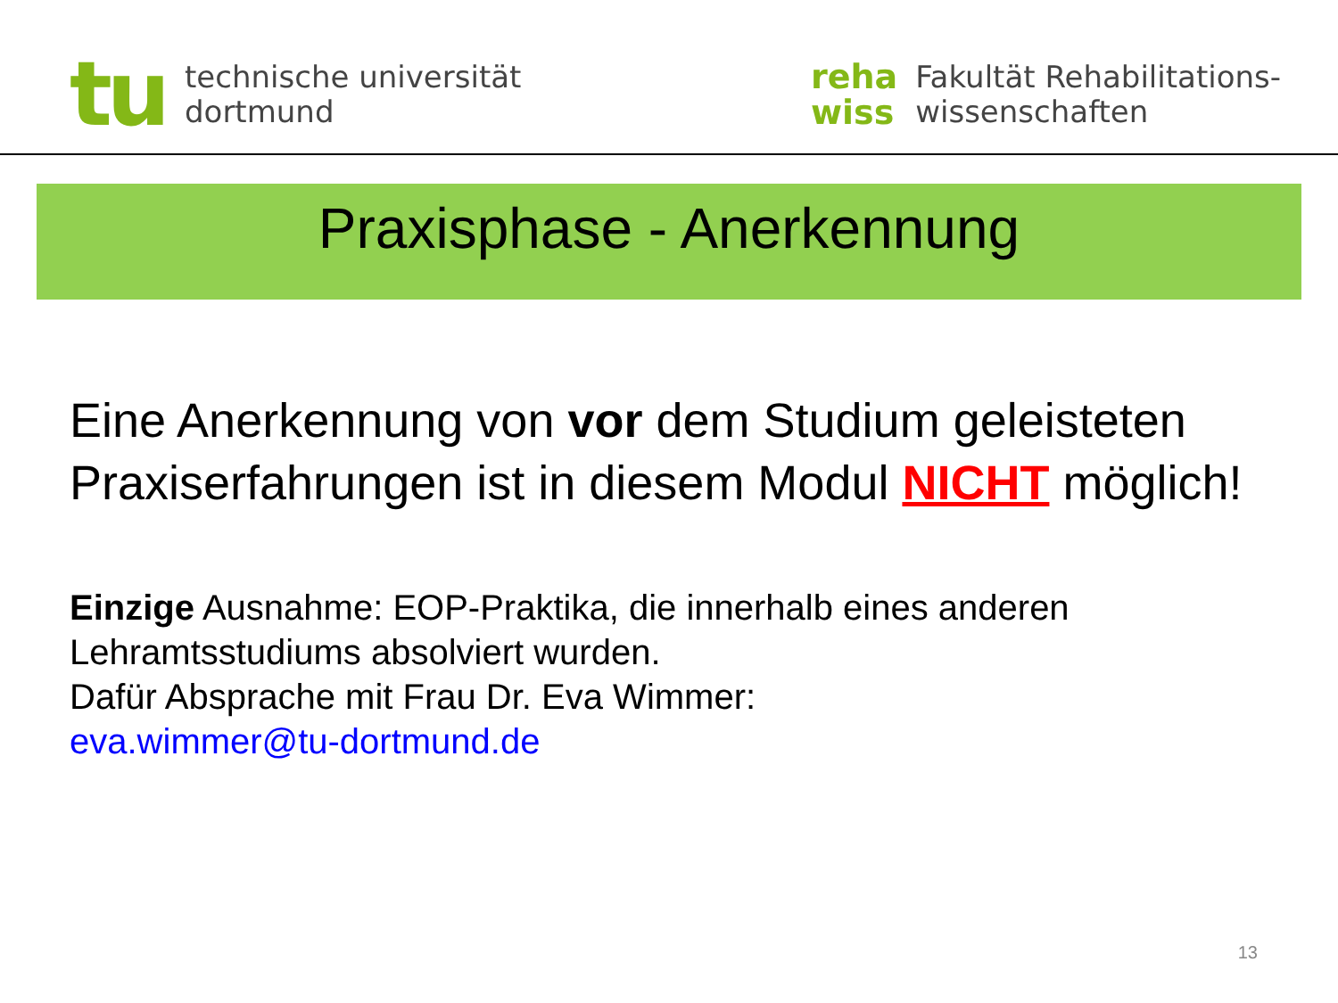tu
technische universität
dortmund
reha
wiss
Fakultät Rehabilitations-
wissenschaften
Praxisphase - Anerkennung
Eine Anerkennung von vor dem Studium geleisteten Praxiserfahrungen ist in diesem Modul NICHT möglich!
Einzige Ausnahme: EOP-Praktika, die innerhalb eines anderen Lehramtsstudiums absolviert wurden.
Dafür Absprache mit Frau Dr. Eva Wimmer:
eva.wimmer@tu-dortmund.de
13